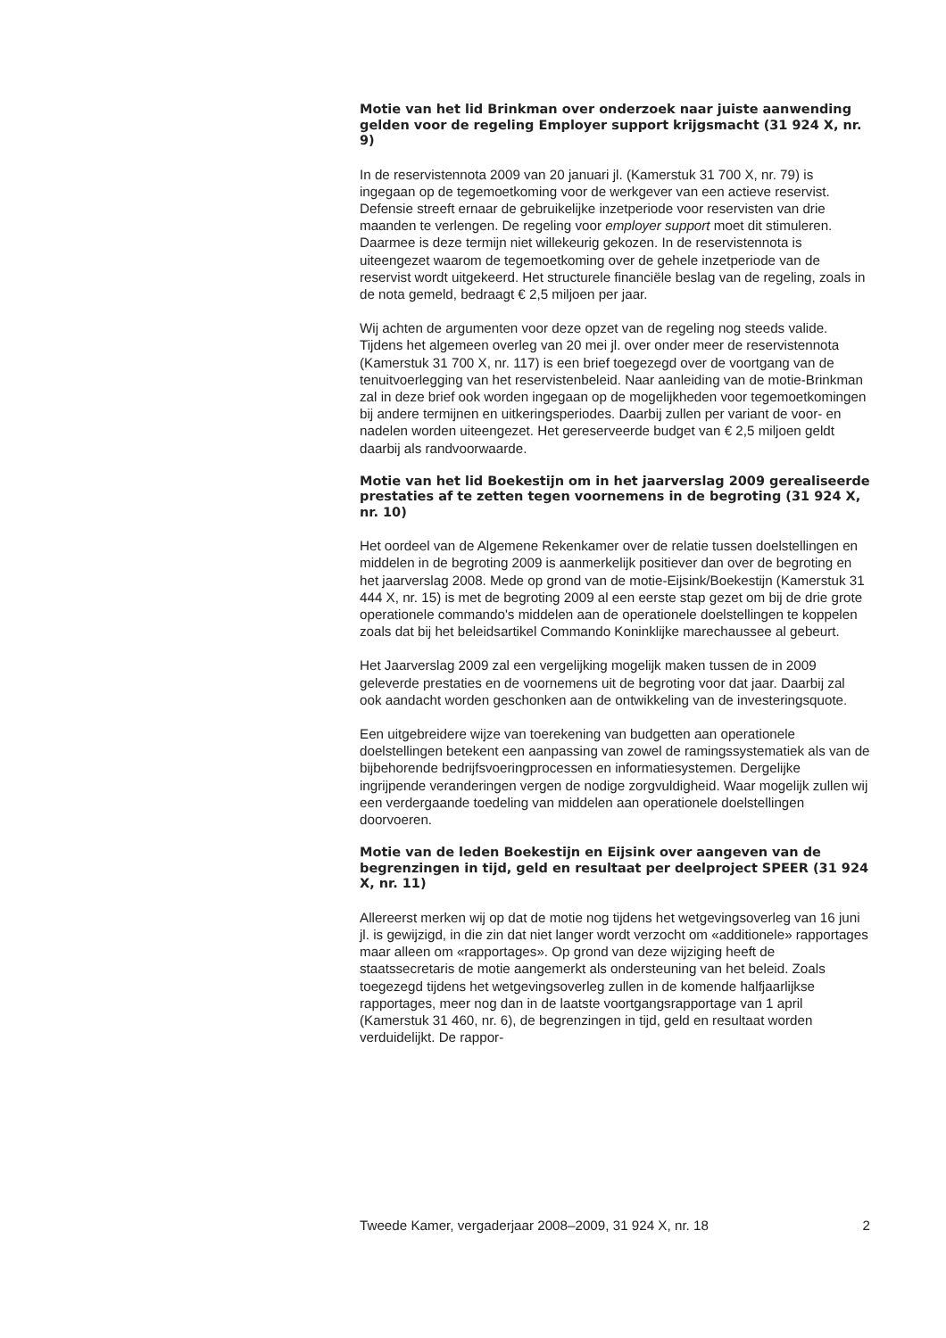Motie van het lid Brinkman over onderzoek naar juiste aanwending gelden voor de regeling Employer support krijgsmacht (31 924 X, nr. 9)
In de reservistennota 2009 van 20 januari jl. (Kamerstuk 31 700 X, nr. 79) is ingegaan op de tegemoetkoming voor de werkgever van een actieve reservist. Defensie streeft ernaar de gebruikelijke inzetperiode voor reservisten van drie maanden te verlengen. De regeling voor employer support moet dit stimuleren. Daarmee is deze termijn niet willekeurig gekozen. In de reservistennota is uiteengezet waarom de tegemoetkoming over de gehele inzetperiode van de reservist wordt uitgekeerd. Het structurele financiële beslag van de regeling, zoals in de nota gemeld, bedraagt € 2,5 miljoen per jaar.
Wij achten de argumenten voor deze opzet van de regeling nog steeds valide. Tijdens het algemeen overleg van 20 mei jl. over onder meer de reservistennota (Kamerstuk 31 700 X, nr. 117) is een brief toegezegd over de voortgang van de tenuitvoerlegging van het reservistenbeleid. Naar aanleiding van de motie-Brinkman zal in deze brief ook worden ingegaan op de mogelijkheden voor tegemoetkomingen bij andere termijnen en uitkeringsperiodes. Daarbij zullen per variant de voor- en nadelen worden uiteengezet. Het gereserveerde budget van € 2,5 miljoen geldt daarbij als randvoorwaarde.
Motie van het lid Boekestijn om in het jaarverslag 2009 gerealiseerde prestaties af te zetten tegen voornemens in de begroting (31 924 X, nr. 10)
Het oordeel van de Algemene Rekenkamer over de relatie tussen doelstellingen en middelen in de begroting 2009 is aanmerkelijk positiever dan over de begroting en het jaarverslag 2008. Mede op grond van de motie-Eijsink/Boekestijn (Kamerstuk 31 444 X, nr. 15) is met de begroting 2009 al een eerste stap gezet om bij de drie grote operationele commando's middelen aan de operationele doelstellingen te koppelen zoals dat bij het beleidsartikel Commando Koninklijke marechaussee al gebeurt.
Het Jaarverslag 2009 zal een vergelijking mogelijk maken tussen de in 2009 geleverde prestaties en de voornemens uit de begroting voor dat jaar. Daarbij zal ook aandacht worden geschonken aan de ontwikkeling van de investeringsquote.
Een uitgebreidere wijze van toerekening van budgetten aan operationele doelstellingen betekent een aanpassing van zowel de ramingssystematiek als van de bijbehorende bedrijfsvoeringprocessen en informatiesystemen. Dergelijke ingrijpende veranderingen vergen de nodige zorgvuldigheid. Waar mogelijk zullen wij een verdergaande toedeling van middelen aan operationele doelstellingen doorvoeren.
Motie van de leden Boekestijn en Eijsink over aangeven van de begrenzingen in tijd, geld en resultaat per deelproject SPEER (31 924 X, nr. 11)
Allereerst merken wij op dat de motie nog tijdens het wetgevingsoverleg van 16 juni jl. is gewijzigd, in die zin dat niet langer wordt verzocht om «additionele» rapportages maar alleen om «rapportages». Op grond van deze wijziging heeft de staatssecretaris de motie aangemerkt als ondersteuning van het beleid. Zoals toegezegd tijdens het wetgevingsoverleg zullen in de komende halfjaarlijkse rapportages, meer nog dan in de laatste voortgangsrapportage van 1 april (Kamerstuk 31 460, nr. 6), de begrenzingen in tijd, geld en resultaat worden verduidelijkt. De rappor-
Tweede Kamer, vergaderjaar 2008–2009, 31 924 X, nr. 18 2